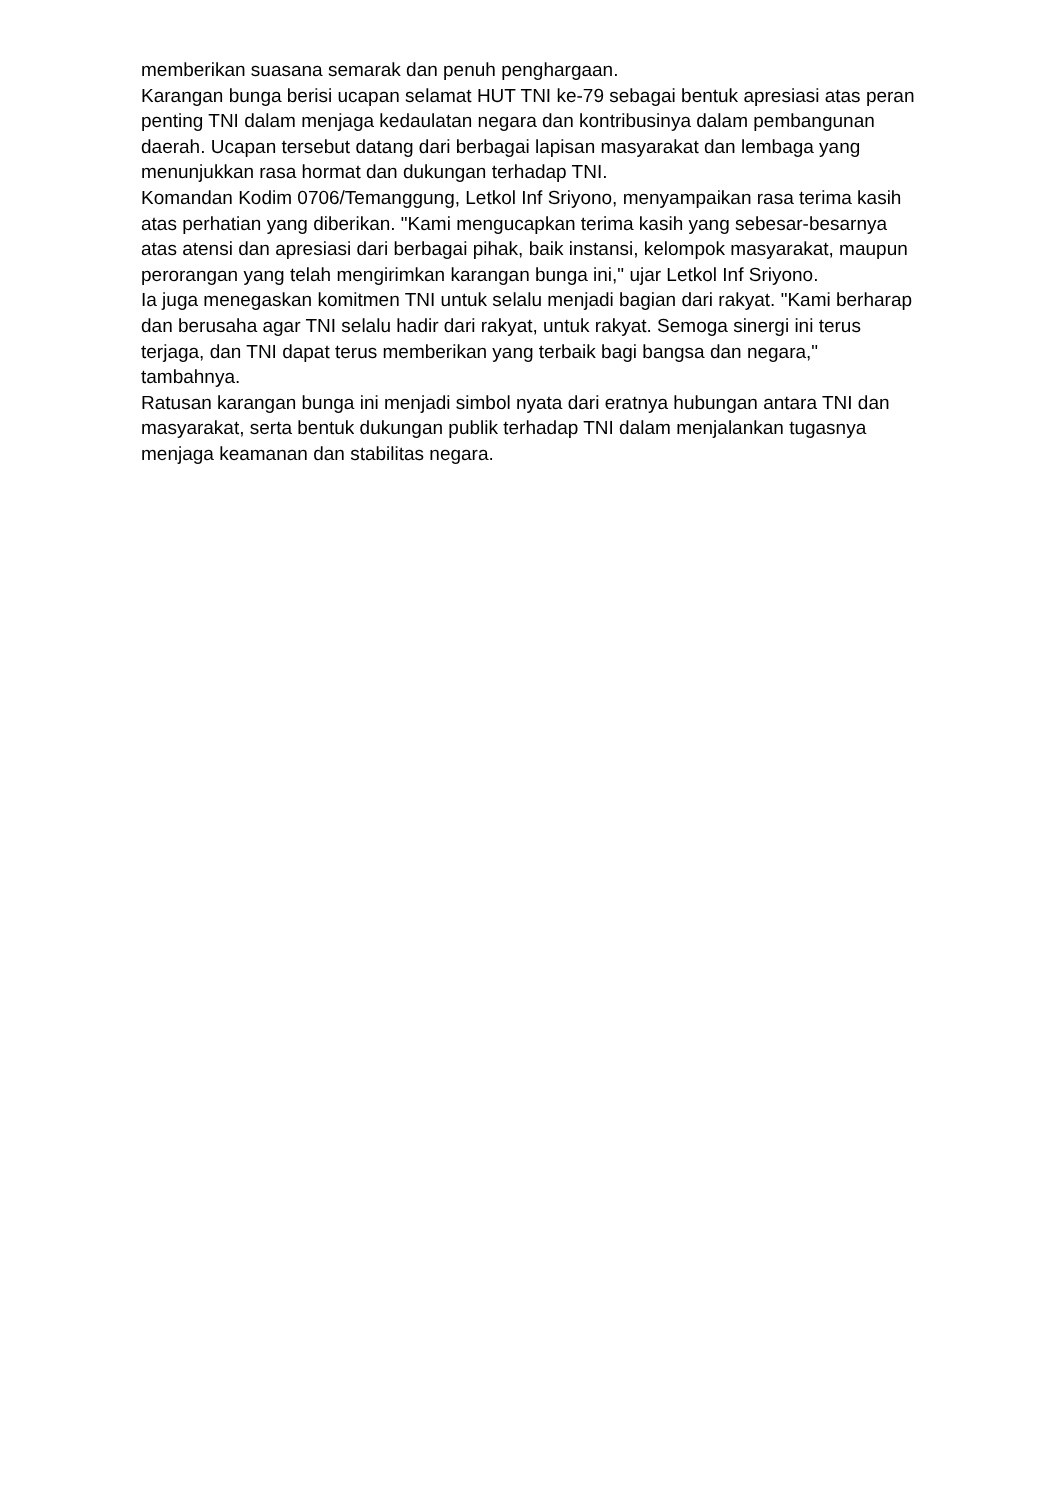memberikan suasana semarak dan penuh penghargaan.
Karangan bunga berisi ucapan selamat HUT TNI ke-79 sebagai bentuk apresiasi atas peran penting TNI dalam menjaga kedaulatan negara dan kontribusinya dalam pembangunan daerah. Ucapan tersebut datang dari berbagai lapisan masyarakat dan lembaga yang menunjukkan rasa hormat dan dukungan terhadap TNI.
Komandan Kodim 0706/Temanggung, Letkol Inf Sriyono, menyampaikan rasa terima kasih atas perhatian yang diberikan. "Kami mengucapkan terima kasih yang sebesar-besarnya atas atensi dan apresiasi dari berbagai pihak, baik instansi, kelompok masyarakat, maupun perorangan yang telah mengirimkan karangan bunga ini," ujar Letkol Inf Sriyono.
Ia juga menegaskan komitmen TNI untuk selalu menjadi bagian dari rakyat. "Kami berharap dan berusaha agar TNI selalu hadir dari rakyat, untuk rakyat. Semoga sinergi ini terus terjaga, dan TNI dapat terus memberikan yang terbaik bagi bangsa dan negara," tambahnya.
Ratusan karangan bunga ini menjadi simbol nyata dari eratnya hubungan antara TNI dan masyarakat, serta bentuk dukungan publik terhadap TNI dalam menjalankan tugasnya menjaga keamanan dan stabilitas negara.